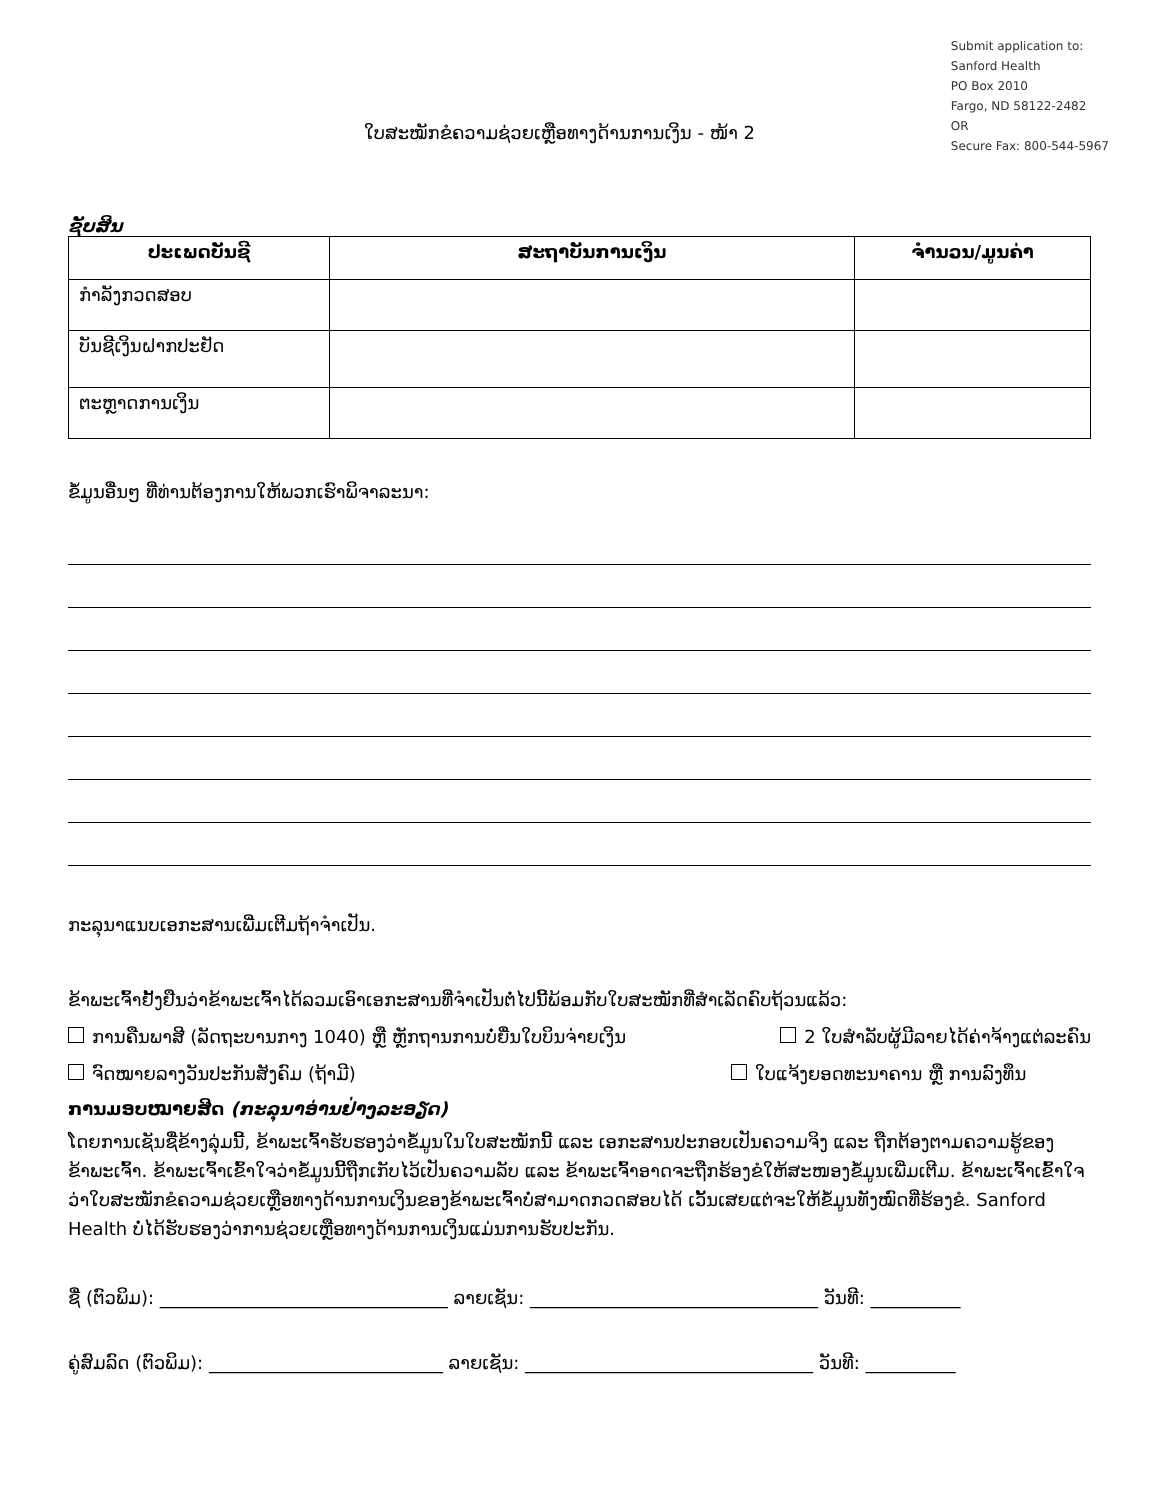Submit application to:
Sanford Health
PO Box 2010
Fargo, ND 58122-2482
OR
Secure Fax: 800-544-5967
ໃບສະໝັກຂໍຄວາມຊ່ວຍເຫຼືອທາງດ້ານການເງິນ - ໜ້າ 2
ຊັບສິນ
| ປະເພດບັນຊີ | ສະຖາບັນການເງິນ | ຈຳນວນ/ມູນຄ່າ |
| --- | --- | --- |
| ກຳລັງກວດສອບ | | |
| ບັນຊີເງິນຝາກປະຢັດ | | |
| ຕະຫຼາດການເງິນ | | |
ຂໍ້ມູນອື່ນໆ ທີ່ທ່ານຕ້ອງການໃຫ້ພວກເຮົາພິຈາລະນາ:
ກະລຸນາແນບເອກະສານເພີ່ມເຕີມຖ້າຈຳເປັນ.
ຂ້າພະເຈົ້າຢັ້ງຢືນວ່າຂ້າພະເຈົ້າໄດ້ລວມເອົາເອກະສານທີ່ຈຳເປັນຕໍ່ໄປນີ້ພ້ອມກັບໃບສະໝັກທີ່ສຳເລັດຄົບຖ້ວນແລ້ວ:
ການຄືນພາສີ (ລັດຖະບານກາງ 1040) ຫຼື ຫຼັກຖານການບໍ່ຍື່ນໃບບິນຈ່າຍເງິນ 2 ໃບສຳລັບຜູ້ມີລາຍໄດ້ຄ່າຈ້າງແຕ່ລະຄົນ
ຈົດໝາຍລາງວັນປະກັນສັງຄົມ (ຖ້າມີ) ໃບແຈ້ງຍອດທະນາຄານ ຫຼື ການລົງທຶນ
ການມອບໝາຍສິດ (ກະລຸນາອ່ານຢ່າງລະອຽດ)
ໂດຍການເຊັນຊື່ຂ້າງລຸ່ມນີ້, ຂ້າພະເຈົ້າຮັບຮອງວ່າຂໍ້ມູນໃນໃບສະໝັກນີ້ ແລະ ເອກະສານປະກອບເປັນຄວາມຈິງ ແລະ ຖືກຕ້ອງຕາມຄວາມຮູ້ຂອງຂ້າພະເຈົ້າ. ຂ້າພະເຈົ້າເຂົ້າໃຈວ່າຂໍ້ມູນນີ້ຖືກເກັບໄວ້ເປັນຄວາມລັບ ແລະ ຂ້າພະເຈົ້າອາດຈະຖືກຮ້ອງຂໍໃຫ້ສະໜອງຂໍ້ມູນເພີ່ມເຕີມ. ຂ້າພະເຈົ້າເຂົ້າໃຈວ່າໃບສະໝັກຂໍຄວາມຊ່ວຍເຫຼືອທາງດ້ານການເງິນຂອງຂ້າພະເຈົ້າບໍ່ສາມາດກວດສອບໄດ້ ເວັ້ນເສຍແຕ່ຈະໃຫ້ຂໍ້ມູນທັງໝົດທີ່ຮ້ອງຂໍ. Sanford Health ບໍ່ໄດ້ຮັບຮອງວ່າການຊ່ວຍເຫຼືອທາງດ້ານການເງິນແມ່ນການຮັບປະກັນ.
ຊື່ (ຕົວພິມ): ________________________________ ລາຍເຊັນ: ________________________________ ວັນທີ: __________
ຄູ່ສົມລົດ (ຕົວພິມ): __________________________ ລາຍເຊັນ: ________________________________ ວັນທີ: __________